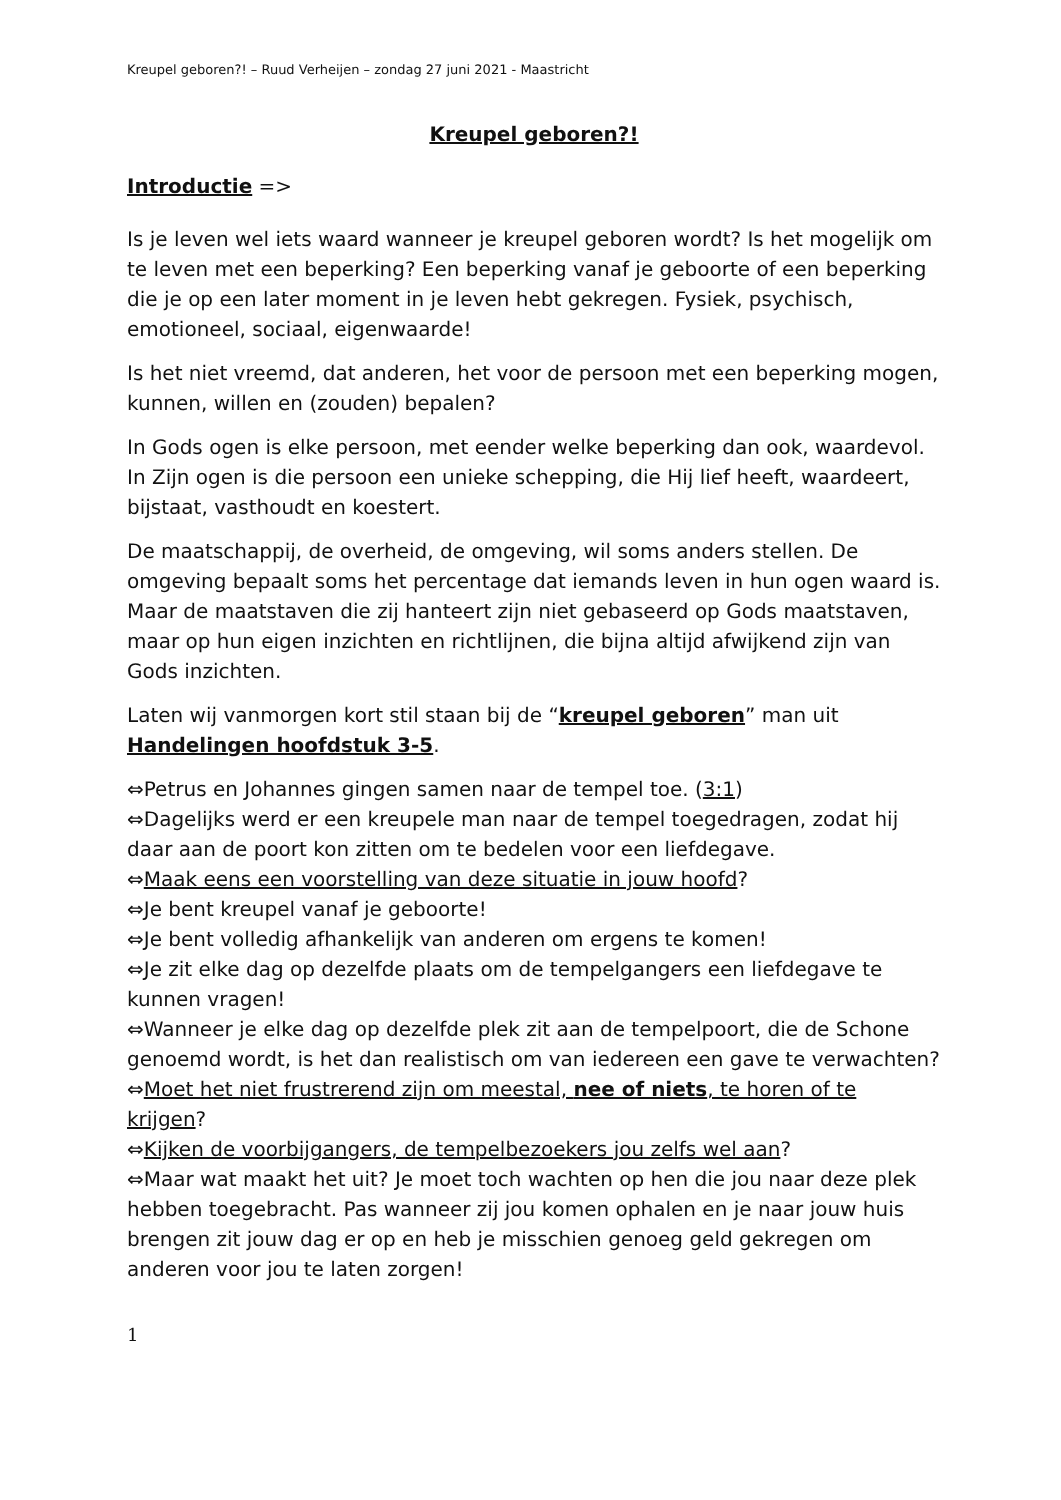Kreupel geboren?! – Ruud Verheijen – zondag 27 juni 2021 - Maastricht
Kreupel geboren?!
Introductie =>
Is je leven wel iets waard wanneer je kreupel geboren wordt? Is het mogelijk om te leven met een beperking? Een beperking vanaf je geboorte of een beperking die je op een later moment in je leven hebt gekregen. Fysiek, psychisch, emotioneel, sociaal, eigenwaarde!
Is het niet vreemd, dat anderen, het voor de persoon met een beperking mogen, kunnen, willen en (zouden) bepalen?
In Gods ogen is elke persoon, met eender welke beperking dan ook, waardevol. In Zijn ogen is die persoon een unieke schepping, die Hij lief heeft, waardeert, bijstaat, vasthoudt en koestert.
De maatschappij, de overheid, de omgeving, wil soms anders stellen. De omgeving bepaalt soms het percentage dat iemands leven in hun ogen waard is. Maar de maatstaven die zij hanteert zijn niet gebaseerd op Gods maatstaven, maar op hun eigen inzichten en richtlijnen, die bijna altijd afwijkend zijn van Gods inzichten.
Laten wij vanmorgen kort stil staan bij de “kreupel geboren” man uit Handelingen hoofdstuk 3-5.
⇔Petrus en Johannes gingen samen naar de tempel toe. (3:1)
⇔Dagelijks werd er een kreupele man naar de tempel toegedragen, zodat hij daar aan de poort kon zitten om te bedelen voor een liefdegave.
⇔Maak eens een voorstelling van deze situatie in jouw hoofd?
⇔Je bent kreupel vanaf je geboorte!
⇔Je bent volledig afhankelijk van anderen om ergens te komen!
⇔Je zit elke dag op dezelfde plaats om de tempelgangers een liefdegave te kunnen vragen!
⇔Wanneer je elke dag op dezelfde plek zit aan de tempelpoort, die de Schone genoemd wordt, is het dan realistisch om van iedereen een gave te verwachten?
⇔Moet het niet frustrerend zijn om meestal, nee of niets, te horen of te krijgen?
⇔Kijken de voorbijgangers, de tempelbezoekers jou zelfs wel aan?
⇔Maar wat maakt het uit? Je moet toch wachten op hen die jou naar deze plek hebben toegebracht. Pas wanneer zij jou komen ophalen en je naar jouw huis brengen zit jouw dag er op en heb je misschien genoeg geld gekregen om anderen voor jou te laten zorgen!
1